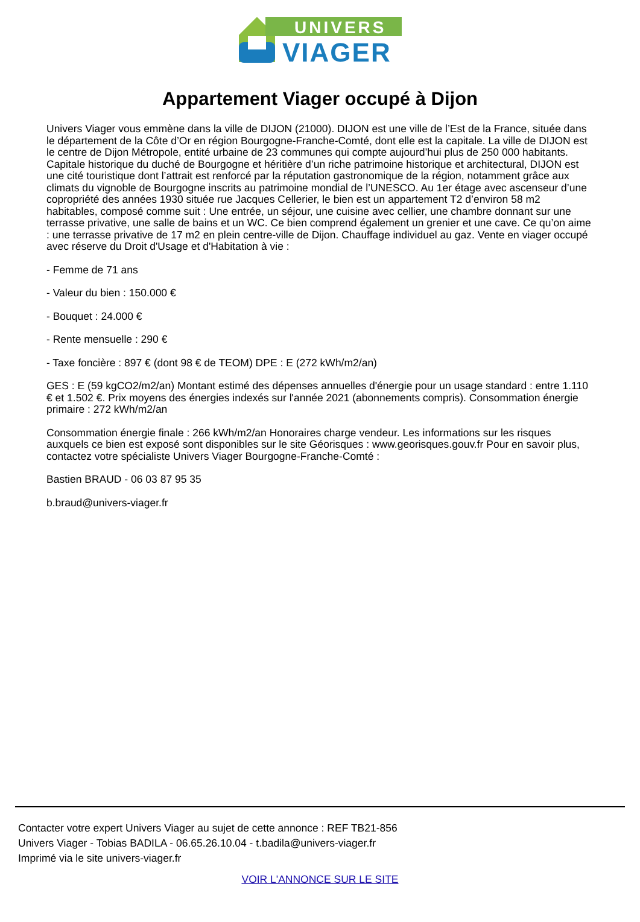UNIVERS
VIAGER
Appartement Viager occupé à Dijon
Univers Viager vous emmène dans la ville de DIJON (21000). DIJON est une ville de l’Est de la France, située dans le département de la Côte d’Or en région Bourgogne-Franche-Comté, dont elle est la capitale. La ville de DIJON est le centre de Dijon Métropole, entité urbaine de 23 communes qui compte aujourd’hui plus de 250 000 habitants. Capitale historique du duché de Bourgogne et héritière d’un riche patrimoine historique et architectural, DIJON est une cité touristique dont l’attrait est renforcé par la réputation gastronomique de la région, notamment grâce aux climats du vignoble de Bourgogne inscrits au patrimoine mondial de l’UNESCO. Au 1er étage avec ascenseur d’une copropriété des années 1930 située rue Jacques Cellerier, le bien est un appartement T2 d’environ 58 m2 habitables, composé comme suit : Une entrée, un séjour, une cuisine avec cellier, une chambre donnant sur une terrasse privative, une salle de bains et un WC. Ce bien comprend également un grenier et une cave. Ce qu’on aime : une terrasse privative de 17 m2 en plein centre-ville de Dijon. Chauffage individuel au gaz. Vente en viager occupé avec réserve du Droit d'Usage et d'Habitation à vie :
- Femme de 71 ans
- Valeur du bien : 150.000 €
- Bouquet : 24.000 €
- Rente mensuelle : 290 €
- Taxe foncière : 897 € (dont 98 € de TEOM) DPE : E (272 kWh/m2/an)
GES : E (59 kgCO2/m2/an) Montant estimé des dépenses annuelles d'énergie pour un usage standard : entre 1.110 € et 1.502 €. Prix moyens des énergies indexés sur l'année 2021 (abonnements compris). Consommation énergie primaire : 272 kWh/m2/an
Consommation énergie finale : 266 kWh/m2/an Honoraires charge vendeur. Les informations sur les risques auxquels ce bien est exposé sont disponibles sur le site Géorisques : www.georisques.gouv.fr Pour en savoir plus, contactez votre spécialiste Univers Viager Bourgogne-Franche-Comté :
Bastien BRAUD - 06 03 87 95 35
b.braud@univers-viager.fr
Contacter votre expert Univers Viager au sujet de cette annonce : REF TB21-856
Univers Viager - Tobias BADILA - 06.65.26.10.04 - t.badila@univers-viager.fr
Imprimé via le site univers-viager.fr
VOIR L'ANNONCE SUR LE SITE